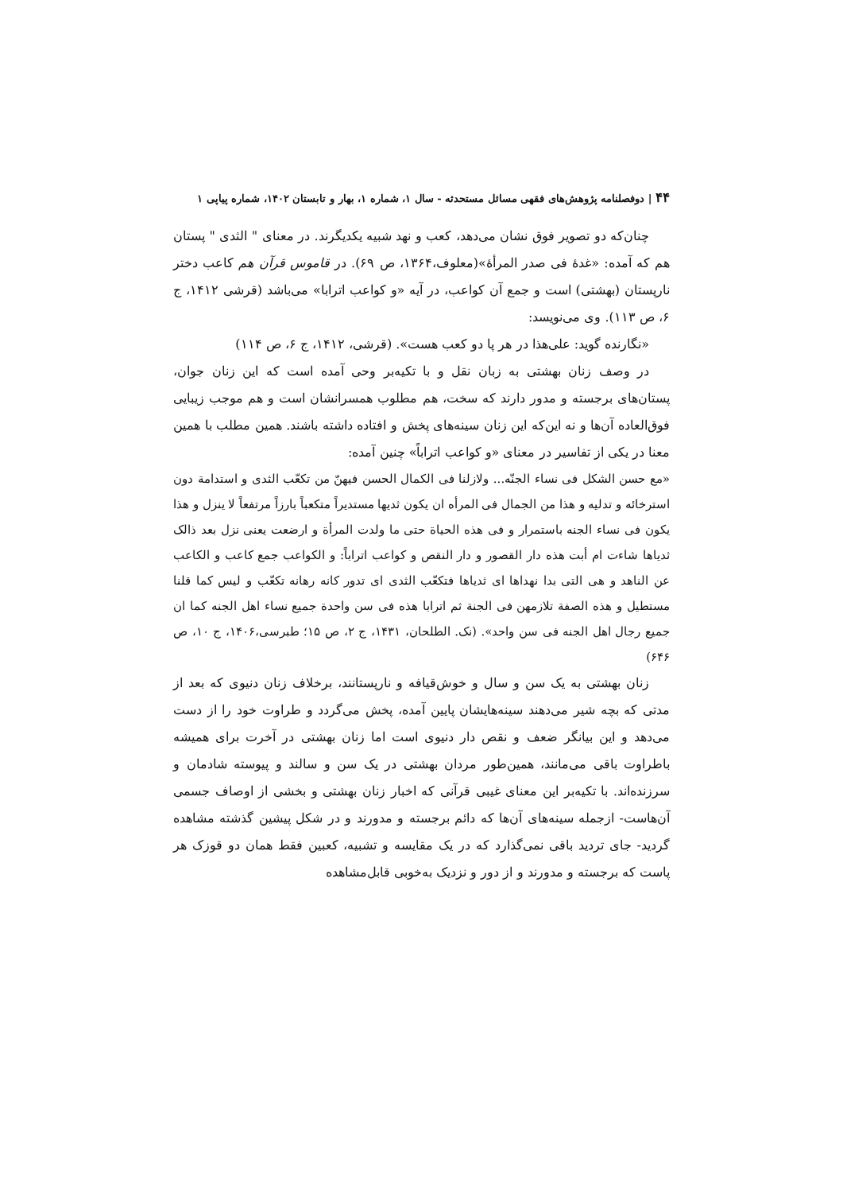۴۴ | دوفصلنامه پژوهش‌های فقهی مسائل مستحدثه - سال ۱، شماره ۱، بهار و تابستان ۱۴۰۲، شماره پیاپی ۱
چنان‌که دو تصویر فوق نشان می‌دهد، کعب و نهد شبیه یکدیگرند. در معنای " الثدی " پستان هم که آمده: «غدۀ فی صدر المرأۀ»(معلوف،۱۳۶۴، ص ۶۹). در قاموس قرآن هم کاعب دختر نارپستان (بهشتی) است و جمع آن کواعب، در آیه «و کواعب اترابا» می‌باشد (قرشی ۱۴۱۲، ج ۶، ص ۱۱۳). وی می‌نویسد:
«نگارنده گوید: علی‌هذا در هر پا دو کعب هست». (قرشی، ۱۴۱۲، ج ۶، ص ۱۱۴)
در وصف زنان بهشتی به زبان نقل و با تکیه‌بر وحی آمده است که این زنان جوان، پستان‌های برجسته و مدور دارند که سخت، هم مطلوب همسرانشان است و هم موجب زیبایی فوق‌العاده آن‌ها و نه این‌که این زنان سینه‌های پخش و افتاده داشته باشند. همین مطلب با همین معنا در یکی از تفاسیر در معنای «و کواعب اتراباً» چنین آمده:
«مع حسن الشکل فی نساء الجنّه... ولازلنا فی الکمال الحسن فیهنّ من تکعّب الثدی و استدامة دون استرخائه و تدلیه و هذا من الجمال فی المرأه ان یکون ثدیها مستدیراً متکعباً بارزاً مرتفعاً لا ینزل و هذا یکون فی نساء الجنه باستمرار و فی هذه الحیاة حتی ما ولدت المرأة و ارضعت یعنی نزل بعد ذالک ثدیاها شاءت ام أبت هذه دار القصور و دار النقص و کواعب اتراباً: و الکواعب جمع کاعب و الکاعب عن الناهد و هی التی بدا نهداها ای ثدیاها فتکعّب الثدی ای تدور کانه رهانه تکعّب و لیس کما قلنا مستطیل و هذه الصفة تلازمهن فی الجنة ثم اترابا هذه فی سن واحدة جمیع نساء اهل الجنه کما ان جمیع رجال اهل الجنه فی سن واحد». (نک. الطلحان، ۱۴۳۱، ج ۲، ص ۱۵؛ طبرسی،۱۴۰۶، ج ۱۰، ص ۶۴۶)
زنان بهشتی به یک سن و سال و خوش‌قیافه و نارپستانند، برخلاف زنان دنیوی که بعد از مدتی که بچه شیر می‌دهند سینه‌هایشان پایین آمده، پخش می‌گردد و طراوت خود را از دست می‌دهد و این بیانگر ضعف و نقص دار دنیوی است اما زنان بهشتی در آخرت برای همیشه باطراوت باقی می‌مانند، همین‌طور مردان بهشتی در یک سن و سالند و پیوسته شادمان و سرزنده‌اند. با تکیه‌بر این معنای غیبی قرآنی که اخبار زنان بهشتی و بخشی از اوصاف جسمی آن‌هاست- ازجمله سینه‌های آن‌ها که دائم برجسته و مدورند و در شکل پیشین گذشته مشاهده گردید- جای تردید باقی نمی‌گذارد که در یک مقایسه و تشبیه، کعبین فقط همان دو قوزک هر پاست که برجسته و مدورند و از دور و نزدیک به‌خوبی قابل‌مشاهده